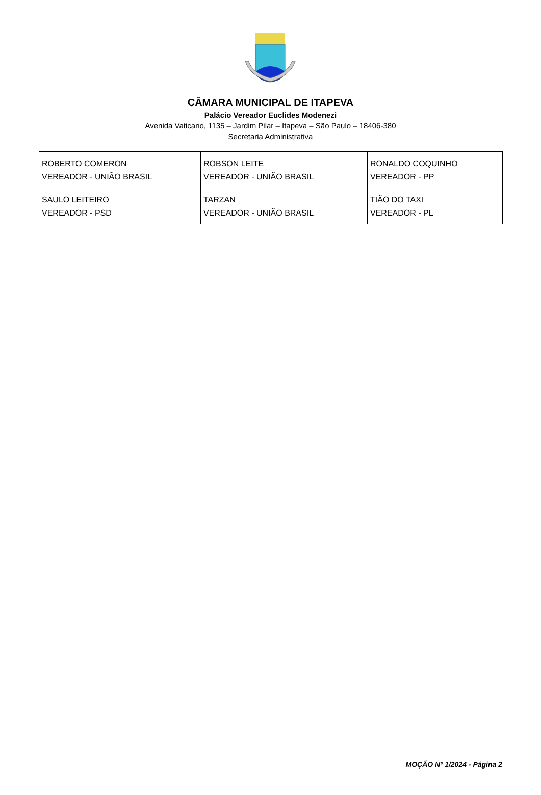CÂMARA MUNICIPAL DE ITAPEVA
Palácio Vereador Euclides Modenezi
Avenida Vaticano, 1135 – Jardim Pilar – Itapeva – São Paulo – 18406-380
Secretaria Administrativa
| ROBERTO COMERON VEREADOR - UNIÃO BRASIL | ROBSON LEITE VEREADOR - UNIÃO BRASIL | RONALDO COQUINHO VEREADOR - PP |
| SAULO LEITEIRO VEREADOR - PSD | TARZAN VEREADOR - UNIÃO BRASIL | TIÃO DO TAXI VEREADOR - PL |
MOÇÃO Nº 1/2024 - Página 2